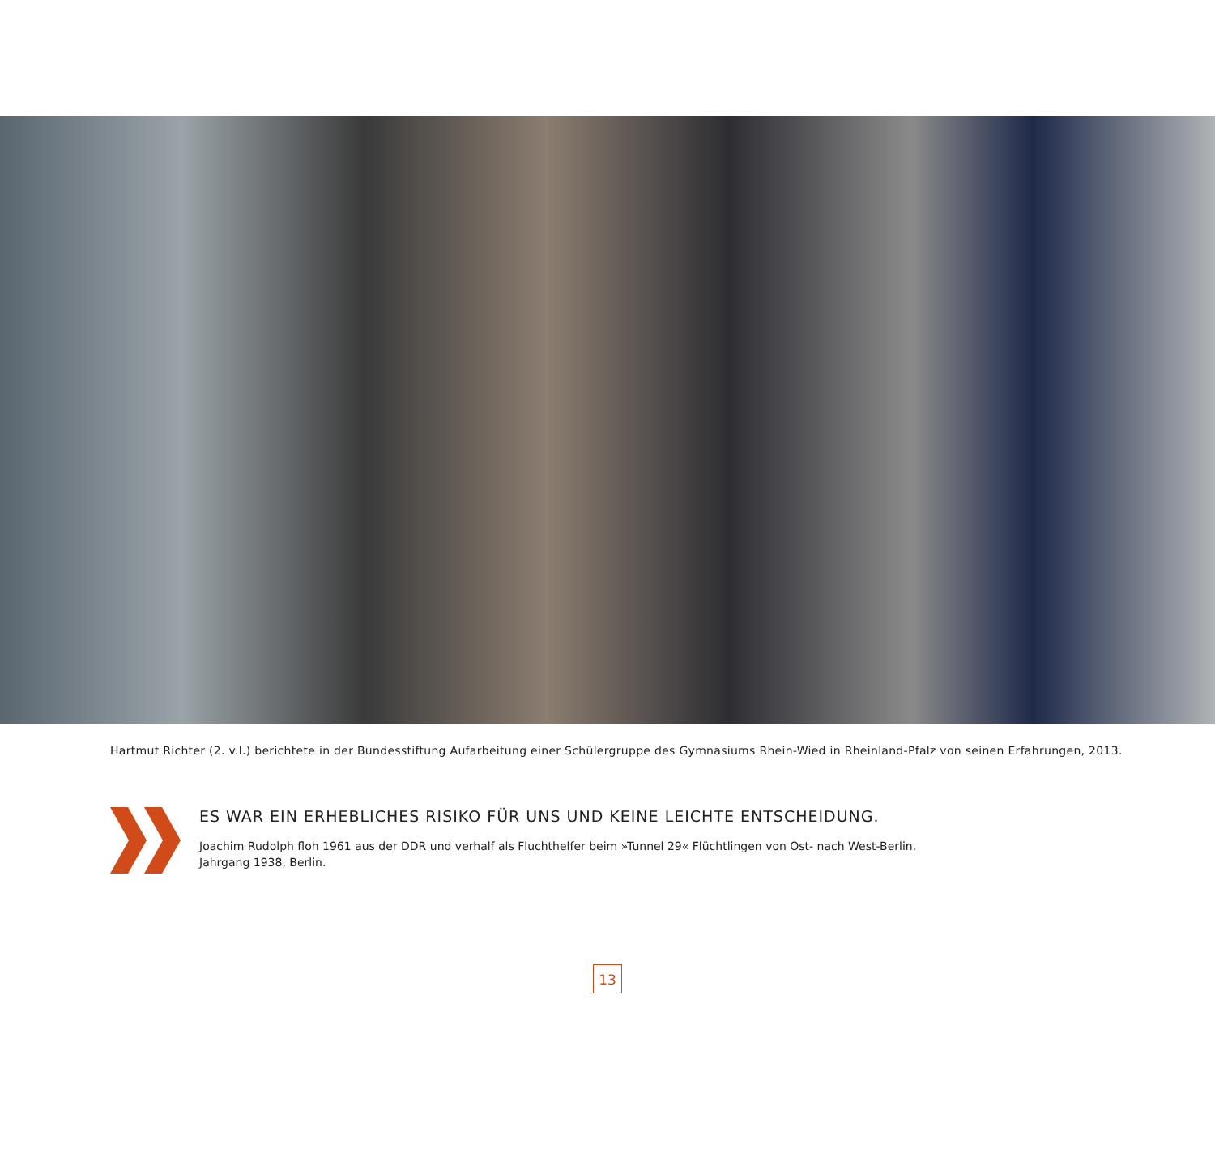Hartmut Richter (2. v.l.) berichtete in der Bundesstiftung Aufarbeitung einer Schülergruppe des Gymnasiums Rhein-Wied in Rheinland-Pfalz von seinen Erfahrungen, 2013.
ES WAR EIN ERHEBLICHES RISIKO FÜR UNS UND KEINE LEICHTE ENTSCHEIDUNG.
Joachim Rudolph floh 1961 aus der DDR und verhalf als Fluchthelfer beim »Tunnel 29« Flüchtlingen von Ost- nach West-Berlin.
Jahrgang 1938, Berlin.
13